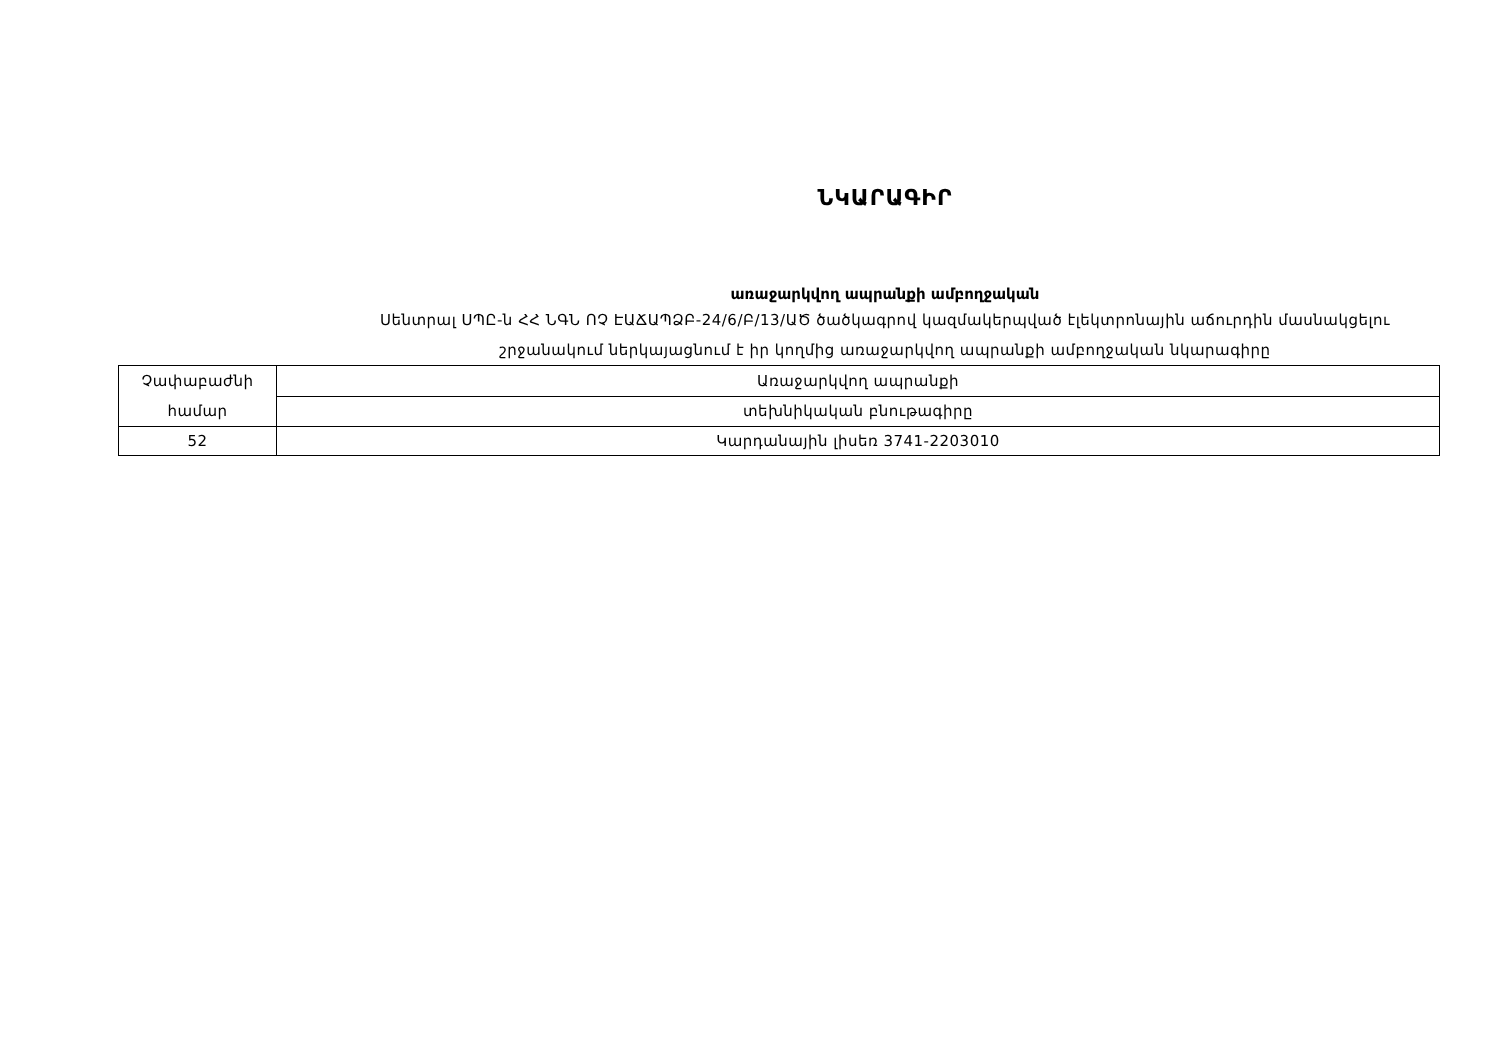ՆԿԱՐԱԳԻՐ
առաջարկվող ապրանքի ամբողջական
Սենտրալ ՍՊԸ-ն ՀՀ ՆԳՆ ՈՉ ԷԱՃԱՊՁԲ-24/6/Բ/13/ԱԾ ծածկագրով կազմակերպված էլեկտրոնային աճուրդին մասնակցելու
շրջանակում ներկայացնում է իր կողմից առաջարկվող ապրանքի ամբողջական նկարագիրը
| Չափաբաժնի համար | Առաջարկվող ապրանքի |
| --- | --- |
| | տեխնիկական բնութագիրը |
| 52 | Կարդանային լիսեռ 3741-2203010 |